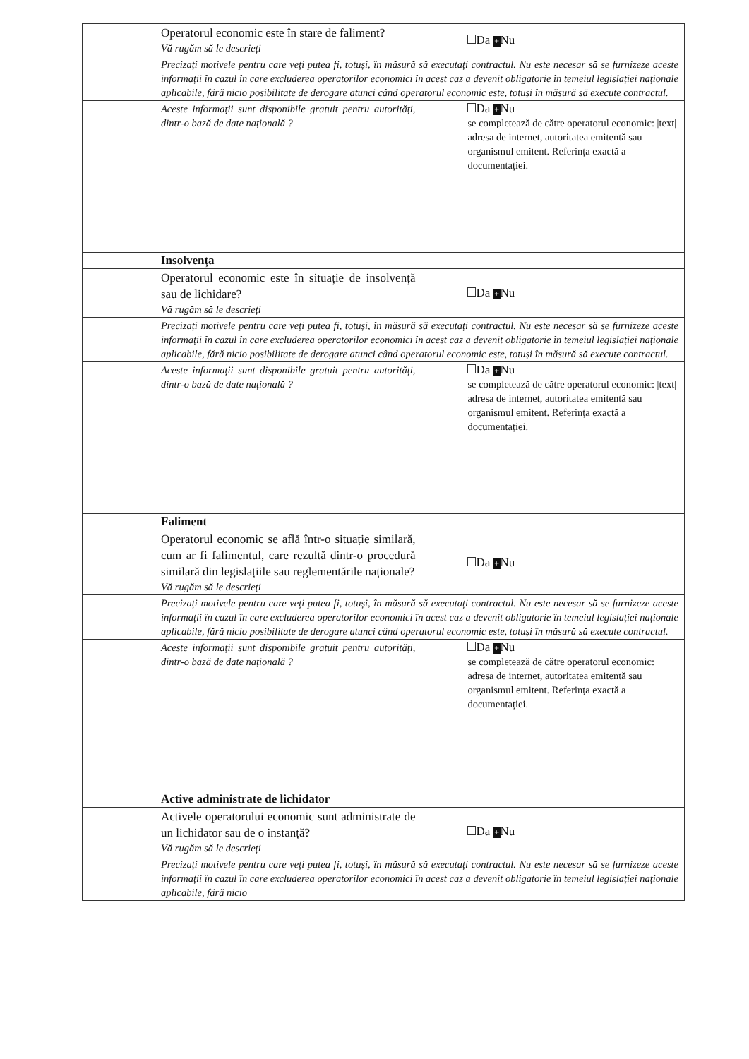| | Operatorul economic este în stare de faliment? Vă rugăm să le descrieți | Da + Nu |
| | Precizați motivele pentru care veți putea fi, totuși, în măsură să executați contractul. Nu este necesar să se furnizeze aceste informații în cazul în care excluderea operatorilor economici în acest caz a devenit obligatorie în temeiul legislației naționale aplicabile, fără nicio posibilitate de derogare atunci când operatorul economic este, totuși în măsură să execute contractul. | |
| | Aceste informații sunt disponibile gratuit pentru autorități, dintr-o bază de date națională ? | Da + Nu se completează de către operatorul economic: /text/ adresa de internet, autoritatea emitentă sau organismul emitent. Referința exactă a documentației. |
| | Insolvența | |
| | Operatorul economic este în situație de insolvență sau de lichidare? Vă rugăm să le descrieți | Da + Nu |
| | Precizați motivele pentru care veți putea fi, totuși, în măsură să executați contractul. Nu este necesar să se furnizeze aceste informații în cazul în care excluderea operatorilor economici în acest caz a devenit obligatorie în temeiul legislației naționale aplicabile, fără nicio posibilitate de derogare atunci când operatorul economic este, totuși în măsură să execute contractul. | |
| | Aceste informații sunt disponibile gratuit pentru autorități, dintr-o bază de date națională ? | Da + Nu se completează de către operatorul economic: /text/ adresa de internet, autoritatea emitentă sau organismul emitent. Referința exactă a documentației. |
| | Faliment | |
| | Operatorul economic se află într-o situație similară, cum ar fi falimentul, care rezultă dintr-o procedură similară din legislațiile sau reglementările naționale? Vă rugăm să le descrieți | Da + Nu |
| | Precizați motivele pentru care veți putea fi, totuși, în măsură să executați contractul. Nu este necesar să se furnizeze aceste informații în cazul în care excluderea operatorilor economici în acest caz a devenit obligatorie în temeiul legislației naționale aplicabile, fără nicio posibilitate de derogare atunci când operatorul economic este, totuși în măsură să execute contractul. | |
| | Aceste informații sunt disponibile gratuit pentru autorități, dintr-o bază de date națională ? | Da + Nu se completează de către operatorul economic: adresa de internet, autoritatea emitentă sau organismul emitent. Referința exactă a documentației. |
| | Active administrate de lichidator | |
| | Activele operatorului economic sunt administrate de un lichidator sau de o instanță? Vă rugăm să le descrieți | Da + Nu |
| | Precizați motivele pentru care veți putea fi, totuși, în măsură să executați contractul. Nu este necesar să se furnizeze aceste informații în cazul în care excluderea operatorilor economici în acest caz a devenit obligatorie în temeiul legislației naționale aplicabile, fără nicio | |